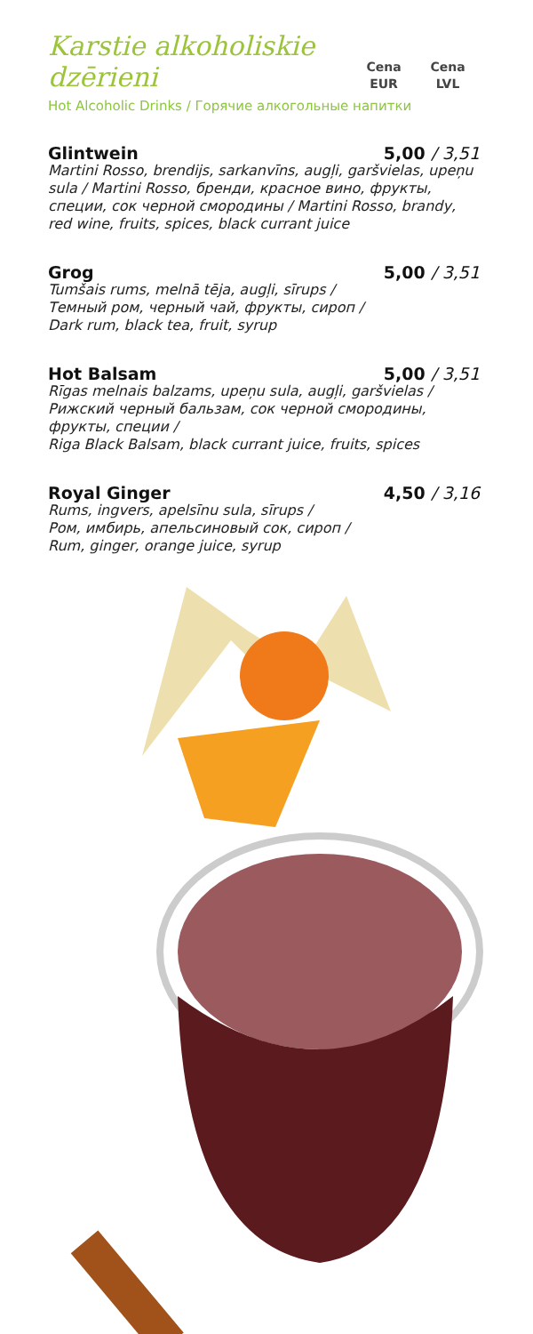Karstie alkoholiskie dzērieni
Cena
EUR
Cena
LVL
Hot Alcoholic Drinks / Горячие алкогольные напитки
Glintwein 5,00 / 3,51
Martini Rosso, brendijs, sarkanvīns, augļi, garšvielas, upeņu sula / Martini Rosso, бренди, красное вино, фрукты, специи, сок черной смородины / Martini Rosso, brandy, red wine, fruits, spices, black currant juice
Grog 5,00 / 3,51
Tumšais rums, melnā tēja, augļi, sīrups /
Темный ром, черный чай, фрукты, сироп /
Dark rum, black tea, fruit, syrup
Hot Balsam 5,00 / 3,51
Rīgas melnais balzams, upeņu sula, augļi, garšvielas / Рижский черный бальзам, сок черной смородины, фрукты, специи /
Riga Black Balsam, black currant juice, fruits, spices
Royal Ginger 4,50 / 3,16
Rums, ingvers, apelsīnu sula, sīrups /
Ром, имбирь, апельсиновый сок, сироп /
Rum, ginger, orange juice, syrup